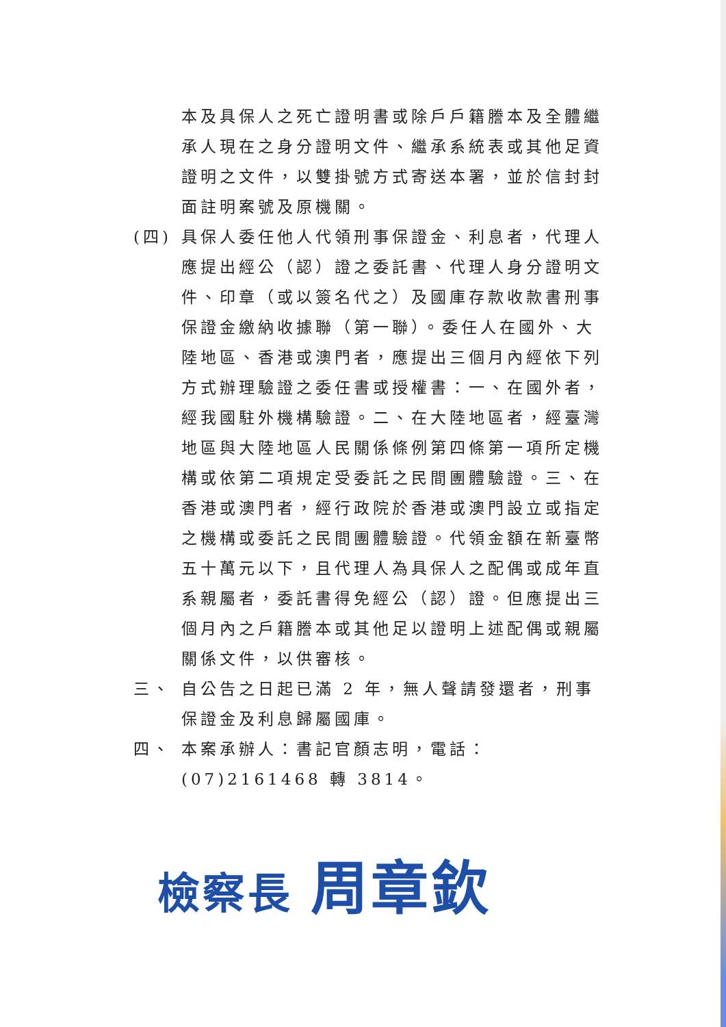本及具保人之死亡證明書或除戶戶籍謄本及全體繼承人現在之身分證明文件、繼承系統表或其他足資證明之文件，以雙掛號方式寄送本署，並於信封封面註明案號及原機關。
(四) 具保人委任他人代領刑事保證金、利息者，代理人應提出經公（認）證之委託書、代理人身分證明文件、印章（或以簽名代之）及國庫存款收款書刑事保證金繳納收據聯（第一聯）。委任人在國外、大陸地區、香港或澳門者，應提出三個月內經依下列方式辦理驗證之委任書或授權書：一、在國外者，經我國駐外機構驗證。二、在大陸地區者，經臺灣地區與大陸地區人民關係條例第四條第一項所定機構或依第二項規定受委託之民間團體驗證。三、在香港或澳門者，經行政院於香港或澳門設立或指定之機構或委託之民間團體驗證。代領金額在新臺幣五十萬元以下，且代理人為具保人之配偶或成年直系親屬者，委託書得免經公（認）證。但應提出三個月內之戶籍謄本或其他足以證明上述配偶或親屬關係文件，以供審核。
三、 自公告之日起已滿 2 年，無人聲請發還者，刑事保證金及利息歸屬國庫。
四、 本案承辦人：書記官顏志明，電話：(07)2161468 轉 3814。
檢察長 周章欽